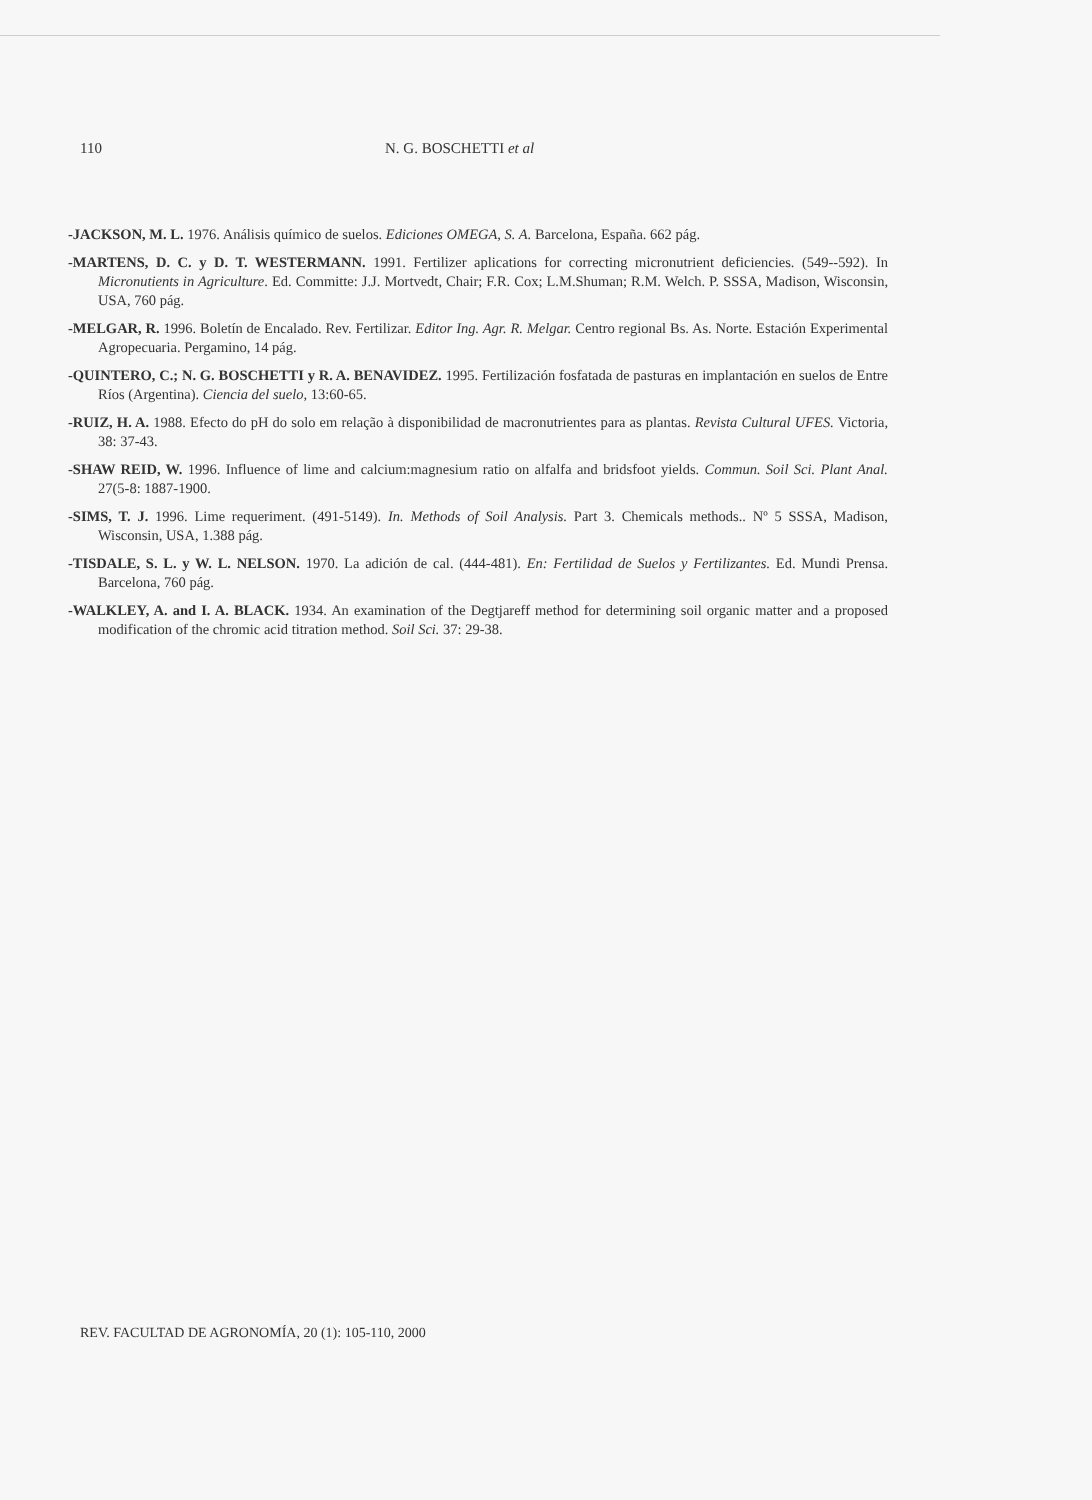110 N. G. BOSCHETTI et al
-JACKSON, M. L. 1976. Análisis químico de suelos. Ediciones OMEGA, S. A. Barcelona, España. 662 pág.
-MARTENS, D. C. y D. T. WESTERMANN. 1991. Fertilizer aplications for correcting micronutrient deficiencies. (549--592). In Micronutients in Agriculture. Ed. Committe: J.J. Mortvedt, Chair; F.R. Cox; L.M.Shuman; R.M. Welch. P. SSSA, Madison, Wisconsin, USA, 760 pág.
-MELGAR, R. 1996. Boletín de Encalado. Rev. Fertilizar. Editor Ing. Agr. R. Melgar. Centro regional Bs. As. Norte. Estación Experimental Agropecuaria. Pergamino, 14 pág.
-QUINTERO, C.; N. G. BOSCHETTI y R. A. BENAVIDEZ. 1995. Fertilización fosfatada de pasturas en implantación en suelos de Entre Ríos (Argentina). Ciencia del suelo, 13:60-65.
-RUIZ, H. A. 1988. Efecto do pH do solo em relação à disponibilidad de macronutrientes para as plantas. Revista Cultural UFES. Victoria, 38: 37-43.
-SHAW REID, W. 1996. Influence of lime and calcium:magnesium ratio on alfalfa and bridsfoot yields. Commun. Soil Sci. Plant Anal. 27(5-8: 1887-1900.
-SIMS, T. J. 1996. Lime requeriment. (491-5149). In. Methods of Soil Analysis. Part 3. Chemicals methods.. Nº 5 SSSA, Madison, Wisconsin, USA, 1.388 pág.
-TISDALE, S. L. y W. L. NELSON. 1970. La adición de cal. (444-481). En: Fertilidad de Suelos y Fertilizantes. Ed. Mundi Prensa. Barcelona, 760 pág.
-WALKLEY, A. and I. A. BLACK. 1934. An examination of the Degtjareff method for determining soil organic matter and a proposed modification of the chromic acid titration method. Soil Sci. 37: 29-38.
REV. FACULTAD DE AGRONOMÍA, 20 (1): 105-110, 2000